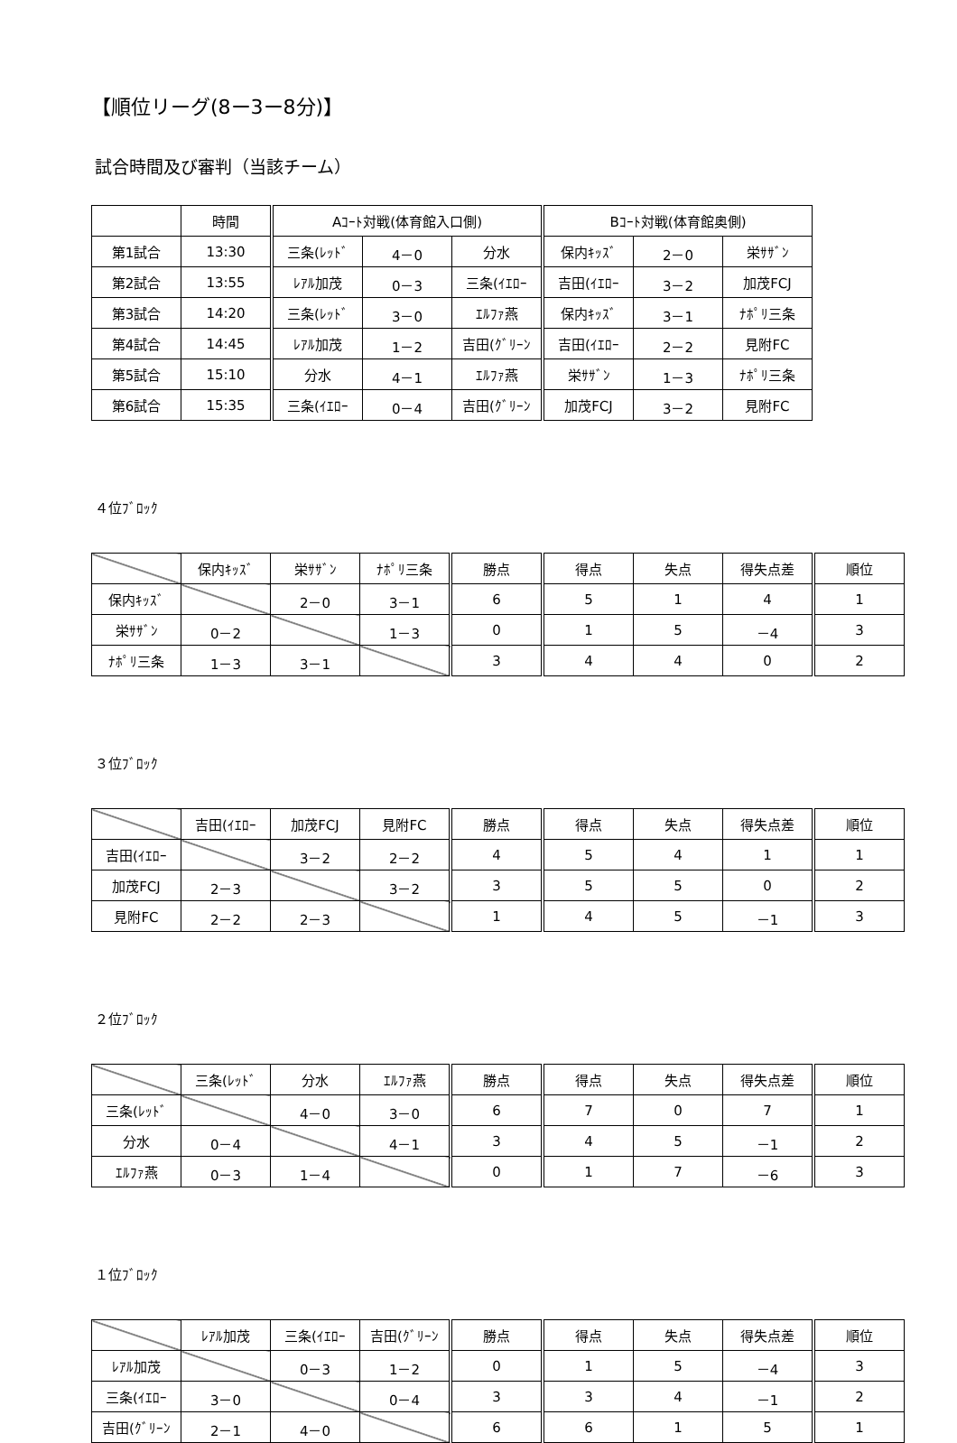【順位リーグ(8ー3ー8分)】
試合時間及び審判（当該チーム）
| | 時間 | Aｺｰﾄ対戦(体育館入口側) | | | Bｺｰﾄ対戦(体育館奥側) | | |
| 第1試合 | 13:30 | 三条(ﾚｯﾄﾞ | 4－0 | 分水 | 保内ｷｯｽﾞ | 2－0 | 栄ｻｻﾞﾝ |
| 第2試合 | 13:55 | ﾚｱﾙ加茂 | 0－3 | 三条(ｲｴﾛｰ | 吉田(ｲｴﾛｰ | 3－2 | 加茂FCJ |
| 第3試合 | 14:20 | 三条(ﾚｯﾄﾞ | 3－0 | ｴﾙﾌｧ燕 | 保内ｷｯｽﾞ | 3－1 | ﾅﾎﾟﾘ三条 |
| 第4試合 | 14:45 | ﾚｱﾙ加茂 | 1－2 | 吉田(ｸﾞﾘｰﾝ | 吉田(ｲｴﾛｰ | 2－2 | 見附FC |
| 第5試合 | 15:10 | 分水 | 4－1 | ｴﾙﾌｧ燕 | 栄ｻｻﾞﾝ | 1－3 | ﾅﾎﾟﾘ三条 |
| 第6試合 | 15:35 | 三条(ｲｴﾛｰ | 0－4 | 吉田(ｸﾞﾘｰﾝ | 加茂FCJ | 3－2 | 見附FC |
４位ﾌﾞﾛｯｸ
| | 保内ｷｯｽﾞ | 栄ｻｻﾞﾝ | ﾅﾎﾟﾘ三条 | 勝点 | 得点 | 失点 | 得失点差 | 順位 |
| 保内ｷｯｽﾞ | | 2－0 | 3－1 | 6 | 5 | 1 | 4 | 1 |
| 栄ｻｻﾞﾝ | 0－2 | | 1－3 | 0 | 1 | 5 | －4 | 3 |
| ﾅﾎﾟﾘ三条 | 1－3 | 3－1 | | 3 | 4 | 4 | 0 | 2 |
３位ﾌﾞﾛｯｸ
| | 吉田(ｲｴﾛｰ | 加茂FCJ | 見附FC | 勝点 | 得点 | 失点 | 得失点差 | 順位 |
| 吉田(ｲｴﾛｰ | | 3－2 | 2－2 | 4 | 5 | 4 | 1 | 1 |
| 加茂FCJ | 2－3 | | 3－2 | 3 | 5 | 5 | 0 | 2 |
| 見附FC | 2－2 | 2－3 | | 1 | 4 | 5 | －1 | 3 |
２位ﾌﾞﾛｯｸ
| | 三条(ﾚｯﾄﾞ | 分水 | ｴﾙﾌｧ燕 | 勝点 | 得点 | 失点 | 得失点差 | 順位 |
| 三条(ﾚｯﾄﾞ | | 4－0 | 3－0 | 6 | 7 | 0 | 7 | 1 |
| 分水 | 0－4 | | 4－1 | 3 | 4 | 5 | －1 | 2 |
| ｴﾙﾌｧ燕 | 0－3 | 1－4 | | 0 | 1 | 7 | －6 | 3 |
１位ﾌﾞﾛｯｸ
| | ﾚｱﾙ加茂 | 三条(ｲｴﾛｰ | 吉田(ｸﾞﾘｰﾝ | 勝点 | 得点 | 失点 | 得失点差 | 順位 |
| ﾚｱﾙ加茂 | | 0－3 | 1－2 | 0 | 1 | 5 | －4 | 3 |
| 三条(ｲｴﾛｰ | 3－0 | | 0－4 | 3 | 3 | 4 | －1 | 2 |
| 吉田(ｸﾞﾘｰﾝ | 2－1 | 4－0 | | 6 | 6 | 1 | 5 | 1 |